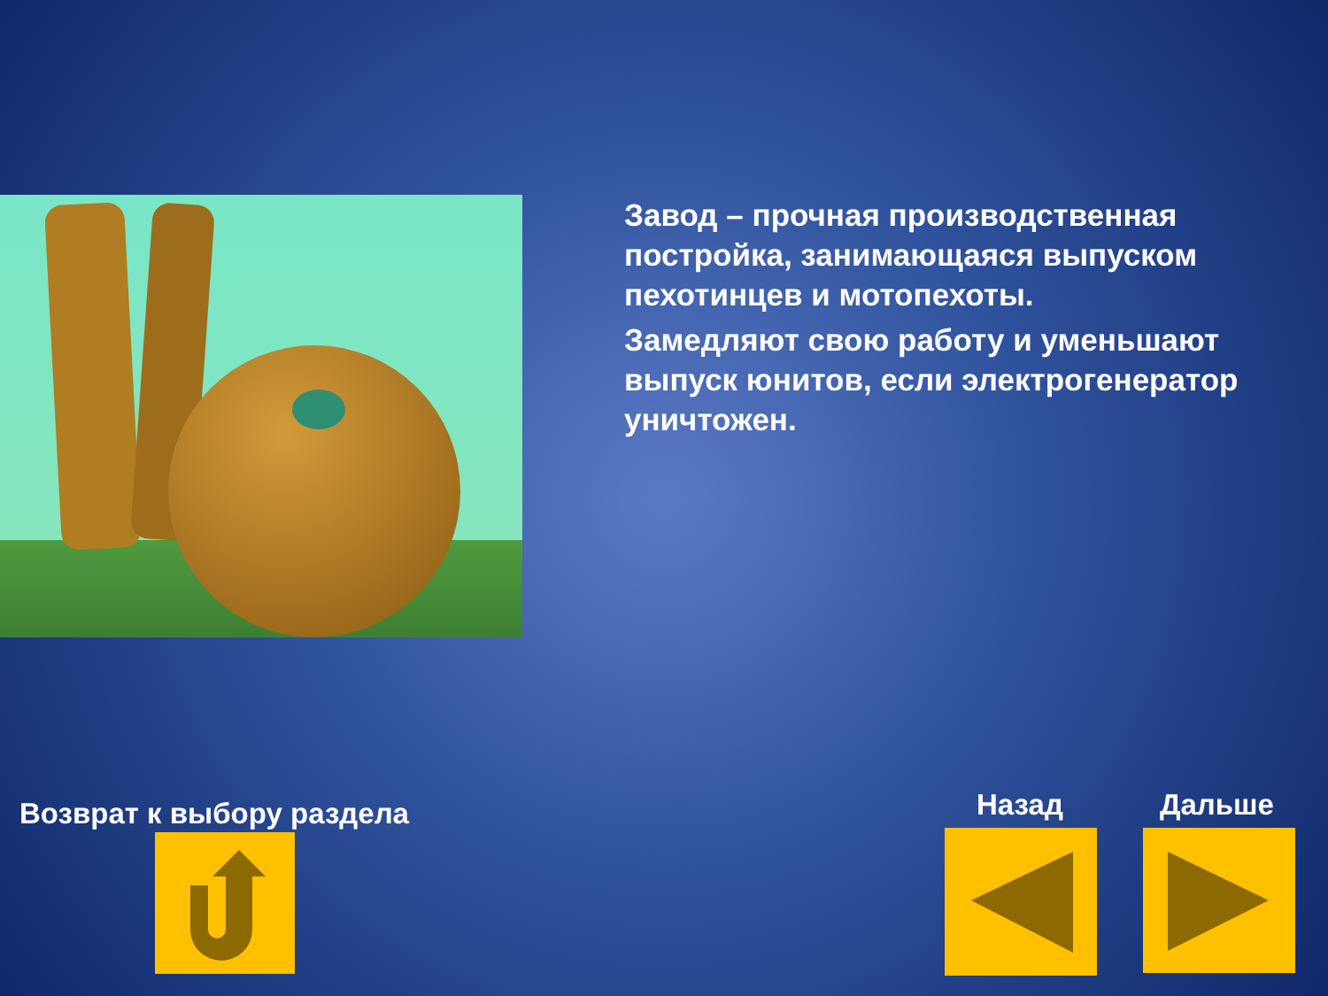Завод – прочная производственная постройка, занимающаяся выпуском пехотинцев и мотопехоты.
Замедляют свою работу и уменьшают выпуск юнитов, если электрогенератор уничтожен.
Возврат к выбору раздела Назад Дальше